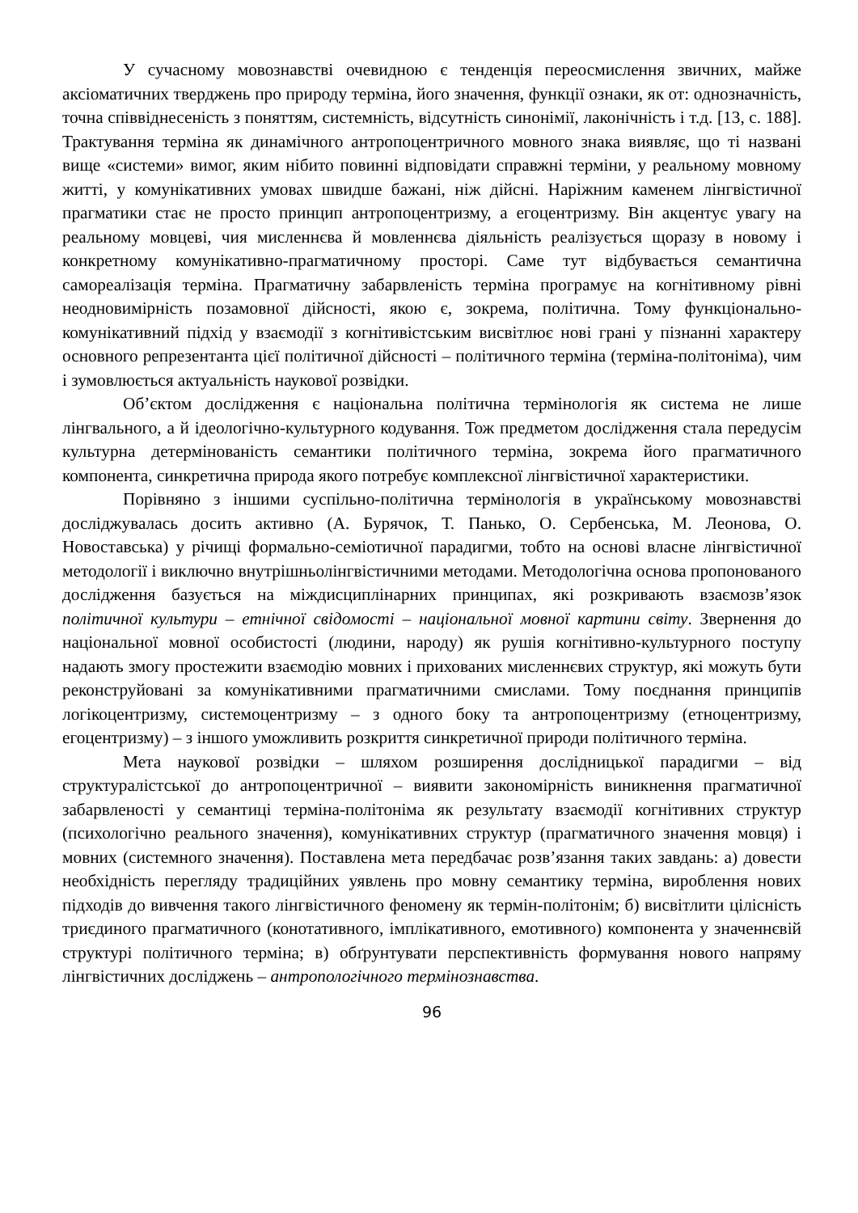У сучасному мовознавстві очевидною є тенденція переосмислення звичних, майже аксіоматичних тверджень про природу терміна, його значення, функції ознаки, як от: однозначність, точна співвіднесеність з поняттям, системність, відсутність синонімії, лаконічність і т.д. [13, с. 188]. Трактування терміна як динамічного антропоцентричного мовного знака виявляє, що ті названі вище «системи» вимог, яким нібито повинні відповідати справжні терміни, у реальному мовному житті, у комунікативних умовах швидше бажані, ніж дійсні. Наріжним каменем лінгвістичної прагматики стає не просто принцип антропоцентризму, а егоцентризму. Він акцентує увагу на реальному мовцеві, чия мисленнєва й мовленнєва діяльність реалізується щоразу в новому і конкретному комунікативно-прагматичному просторі. Саме тут відбувається семантична самореалізація терміна. Прагматичну забарвленість терміна програмує на когнітивному рівні неодновимірність позамовної дійсності, якою є, зокрема, політична. Тому функціонально-комунікативний підхід у взаємодії з когнітивістським висвітлює нові грані у пізнанні характеру основного репрезентанта цієї політичної дійсності – політичного терміна (терміна-політоніма), чим і зумовлюється актуальність наукової розвідки.
Об’єктом дослідження є національна політична термінологія як система не лише лінгвального, а й ідеологічно-культурного кодування. Тож предметом дослідження стала передусім культурна детермінованість семантики політичного терміна, зокрема його прагматичного компонента, синкретична природа якого потребує комплексної лінгвістичної характеристики.
Порівняно з іншими суспільно-політична термінологія в українському мовознавстві досліджувалась досить активно (А. Бурячок, Т. Панько, О. Сербенська, М. Леонова, О. Новоставська) у річищі формально-семіотичної парадигми, тобто на основі власне лінгвістичної методології і виключно внутрішньолінгвістичними методами. Методологічна основа пропонованого дослідження базується на міждисциплінарних принципах, які розкривають взаємозв’язок політичної культури – етнічної свідомості – національної мовної картини світу. Звернення до національної мовної особистості (людини, народу) як рушія когнітивно-культурного поступу надають змогу простежити взаємодію мовних і прихованих мисленнєвих структур, які можуть бути реконструйовані за комунікативними прагматичними смислами. Тому поєднання принципів логікоцентризму, системоцентризму – з одного боку та антропоцентризму (етноцентризму, егоцентризму) – з іншого уможливить розкриття синкретичної природи політичного терміна.
Мета наукової розвідки – шляхом розширення дослідницької парадигми – від структуралістської до антропоцентричної – виявити закономірність виникнення прагматичної забарвленості у семантиці терміна-політоніма як результату взаємодії когнітивних структур (психологічно реального значення), комунікативних структур (прагматичного значення мовця) і мовних (системного значення). Поставлена мета передбачає розв’язання таких завдань: а) довести необхідність перегляду традиційних уявлень про мовну семантику терміна, вироблення нових підходів до вивчення такого лінгвістичного феномену як термін-політонім; б) висвітлити цілісність триєдиного прагматичного (конотативного, імплікативного, емотивного) компонента у значеннєвій структурі політичного терміна; в) обґрунтувати перспективність формування нового напряму лінгвістичних досліджень – антропологічного термінознавства.
96